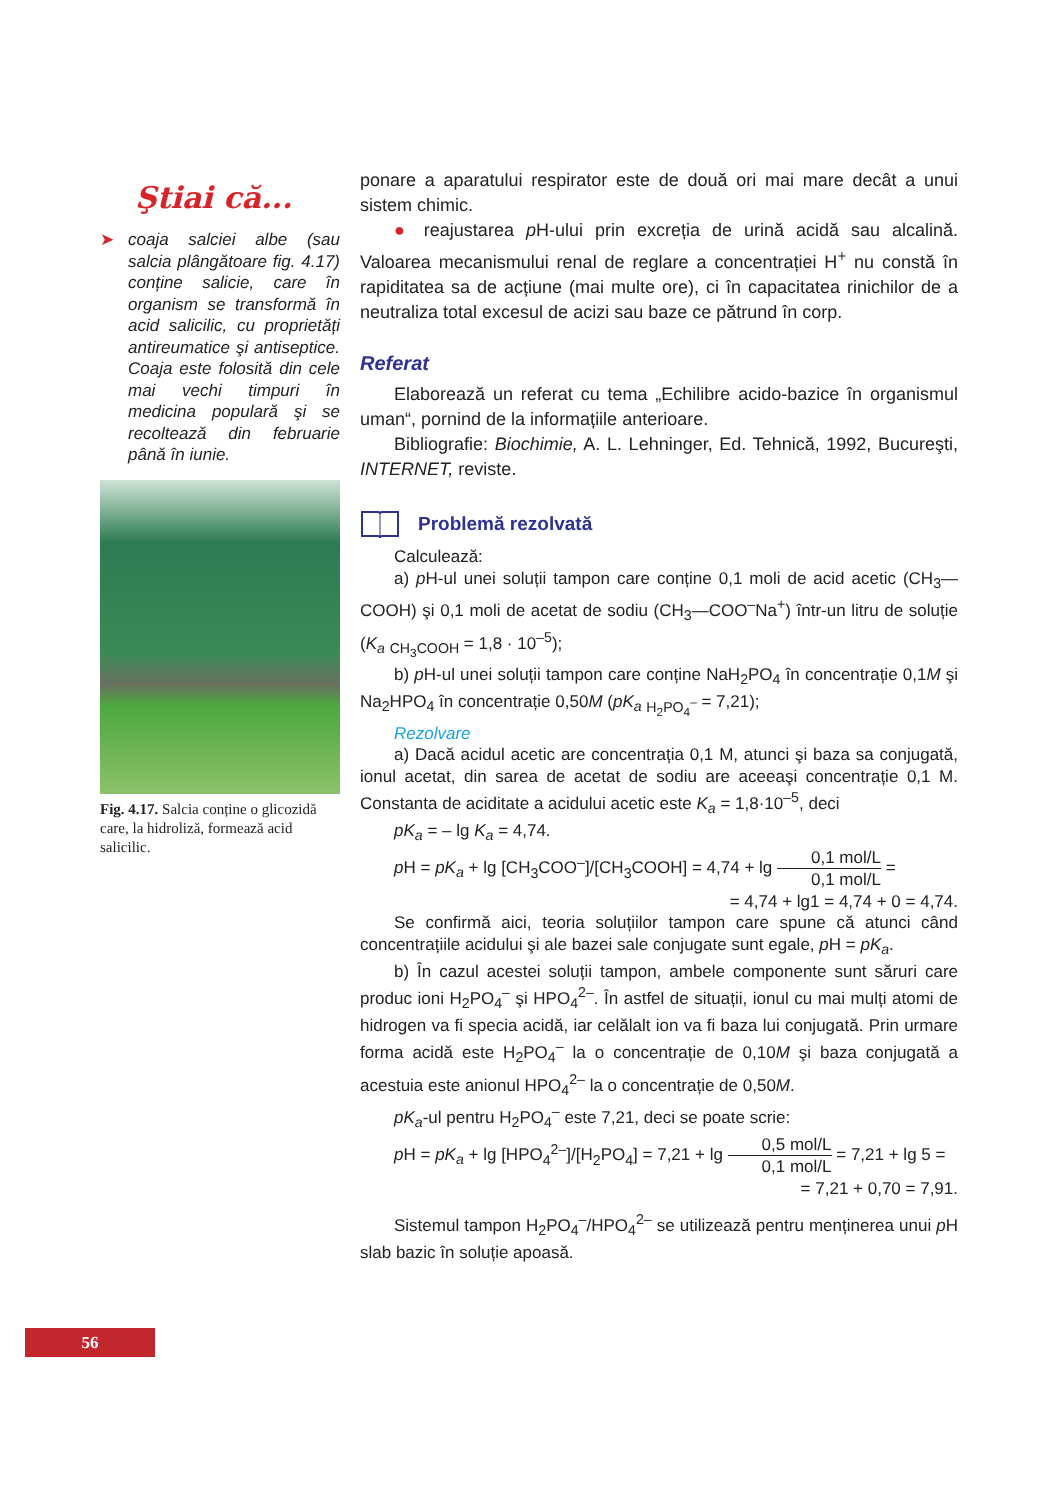Ştiai că...
➤ coaja salciei albe (sau salcia plângătoare fig. 4.17) conține salicie, care în organism se transformă în acid salicilic, cu proprietăți antireumatice şi antiseptice. Coaja este folosită din cele mai vechi timpuri în medicina populară şi se recoltează din februarie până în iunie.
Fig. 4.17. Salcia conține o glicozidă care, la hidroliză, formează acid salicilic.
ponare a aparatului respirator este de două ori mai mare decât a unui sistem chimic.
● reajustarea p H-ului prin excreția de urină acidă sau alcalină. Valoarea mecanismului renal de reglare a concentrației H<sup>+</sup> nu constă în rapiditatea sa de acțiune (mai multe ore), ci în capacitatea rinichilor de a neutraliza total excesul de acizi sau baze ce pătrund în corp.
Referat
Elaborează un referat cu tema „Echilibre acido-bazice în organismul uman“, pornind de la informațiile anterioare.
Bibliografie: Biochimie, A. L. Lehninger, Ed. Tehnică, 1992, Bucureşti, INTERNET, reviste.
Problemă rezolvată
Calculează:
a) p H-ul unei soluții tampon care conține 0,1 moli de acid acetic (CH<sub>3</sub>—COOH) şi 0,1 moli de acetat de sodiu (CH<sub>3</sub>—COO<sup>–</sup>Na<sup>+</sup>) într-un litru de soluție (K<sub>a</sub> <sub>CH<sub>3</sub>COOH</sub> = 1,8 · 10<sup>–5</sup>);
b) p H-ul unei soluții tampon care conține NaH<sub>2</sub>PO<sub>4</sub> în concentrație 0,1M şi Na<sub>2</sub>HPO<sub>4</sub> în concentrație 0,50M (pK<sub>a</sub> <sub>H<sub>2</sub>PO<sub>4</sub><sup>–</sup></sub> = 7,21);
Rezolvare
a) Dacă acidul acetic are concentrația 0,1 M, atunci şi baza sa conjugată, ionul acetat, din sarea de acetat de sodiu are aceeaşi concentrație 0,1 M. Constanta de aciditate a acidului acetic este K<sub>a</sub> = 1,8·10<sup>–5</sup>, deci
pK<sub>a</sub> = – lg K<sub>a</sub> = 4,74.
p H = pK<sub>a</sub> + lg [CH<sub>3</sub>COO<sup>–</sup>]/[CH<sub>3</sub>COOH] = 4,74 + lg 0,1 mol/L 0,1 mol/L =
= 4,74 + lg1 = 4,74 + 0 = 4,74.
Se confirmă aici, teoria soluțiilor tampon care spune că atunci când concentrațiile acidului şi ale bazei sale conjugate sunt egale, p H = pK<sub>a</sub>.
b) În cazul acestei soluții tampon, ambele componente sunt săruri care produc ioni H<sub>2</sub>PO<sub>4</sub><sup>–</sup> şi HPO<sub>4</sub><sup>2–</sup>. În astfel de situații, ionul cu mai mulți atomi de hidrogen va fi specia acidă, iar celălalt ion va fi baza lui conjugată. Prin urmare forma acidă este H<sub>2</sub>PO<sub>4</sub><sup>–</sup> la o concentrație de 0,10M şi baza conjugată a acestuia este anionul HPO<sub>4</sub><sup>2–</sup> la o concentrație de 0,50M.
pK<sub>a</sub>-ul pentru H<sub>2</sub>PO<sub>4</sub><sup>–</sup> este 7,21, deci se poate scrie:
p H = pK<sub>a</sub> + lg [HPO<sub>4</sub><sup>2–</sup>]/[H<sub>2</sub>PO<sub>4</sub>] = 7,21 + lg 0,5 mol/L 0,1 mol/L = 7,21 + lg 5 =
= 7,21 + 0,70 = 7,91.
Sistemul tampon H<sub>2</sub>PO<sub>4</sub><sup>–</sup>/HPO<sub>4</sub><sup>2–</sup> se utilizează pentru menținerea unui p H slab bazic în soluție apoasă.
56